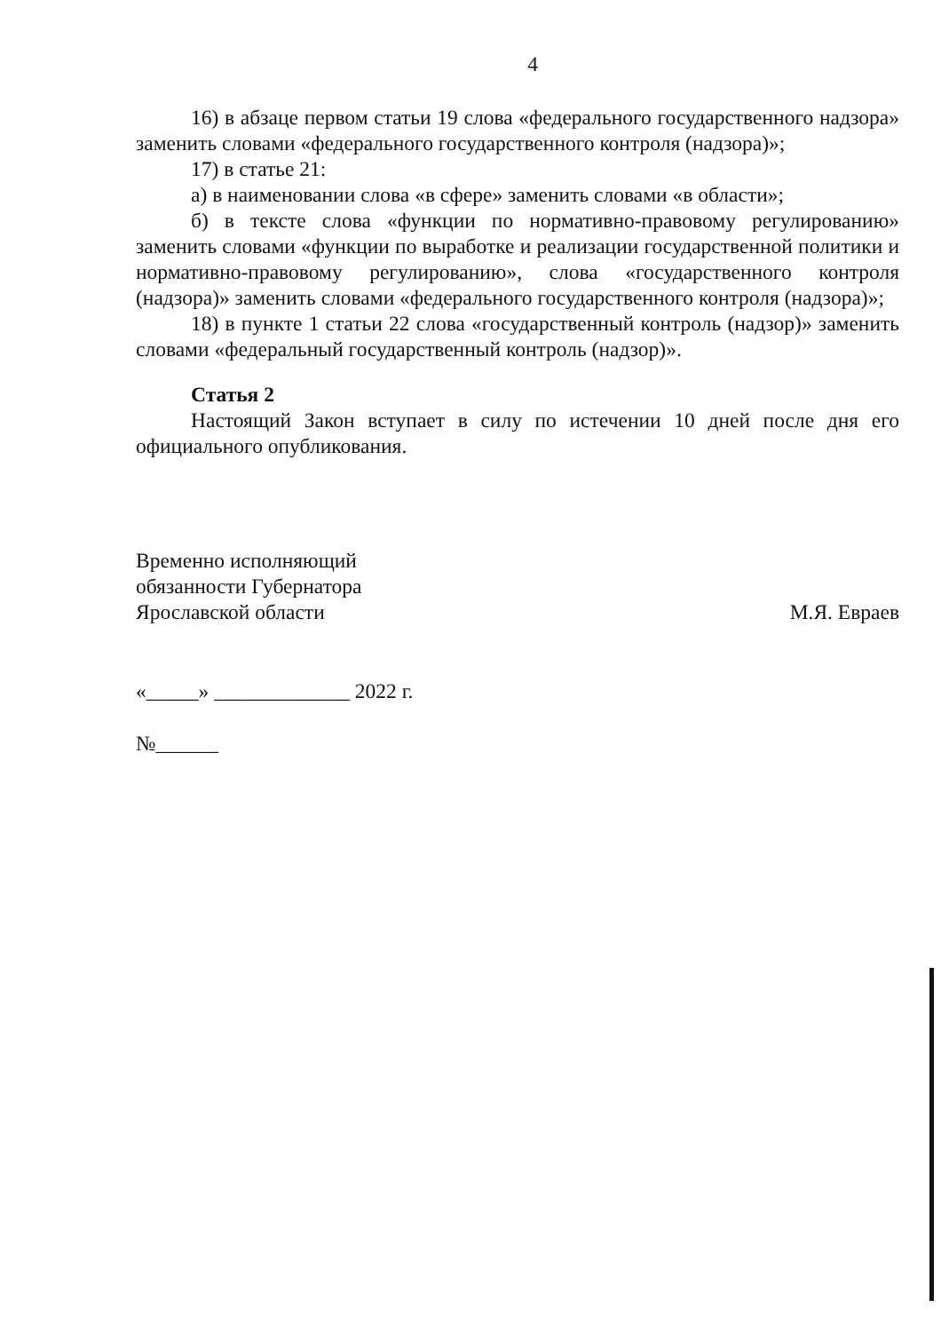4
16) в абзаце первом статьи 19 слова «федерального государственного надзора» заменить словами «федерального государственного контроля (надзора)»;
17) в статье 21:
а) в наименовании слова «в сфере» заменить словами «в области»;
б) в тексте слова «функции по нормативно-правовому регулированию» заменить словами «функции по выработке и реализации государственной политики и нормативно-правовому регулированию», слова «государственного контроля (надзора)» заменить словами «федерального государственного контроля (надзора)»;
18) в пункте 1 статьи 22 слова «государственный контроль (надзор)» заменить словами «федеральный государственный контроль (надзор)».
Статья 2
Настоящий Закон вступает в силу по истечении 10 дней после дня его официального опубликования.
Временно исполняющий
обязанности Губернатора
Ярославской области
М.Я. Евраев
«_____» _____________ 2022 г.
№______